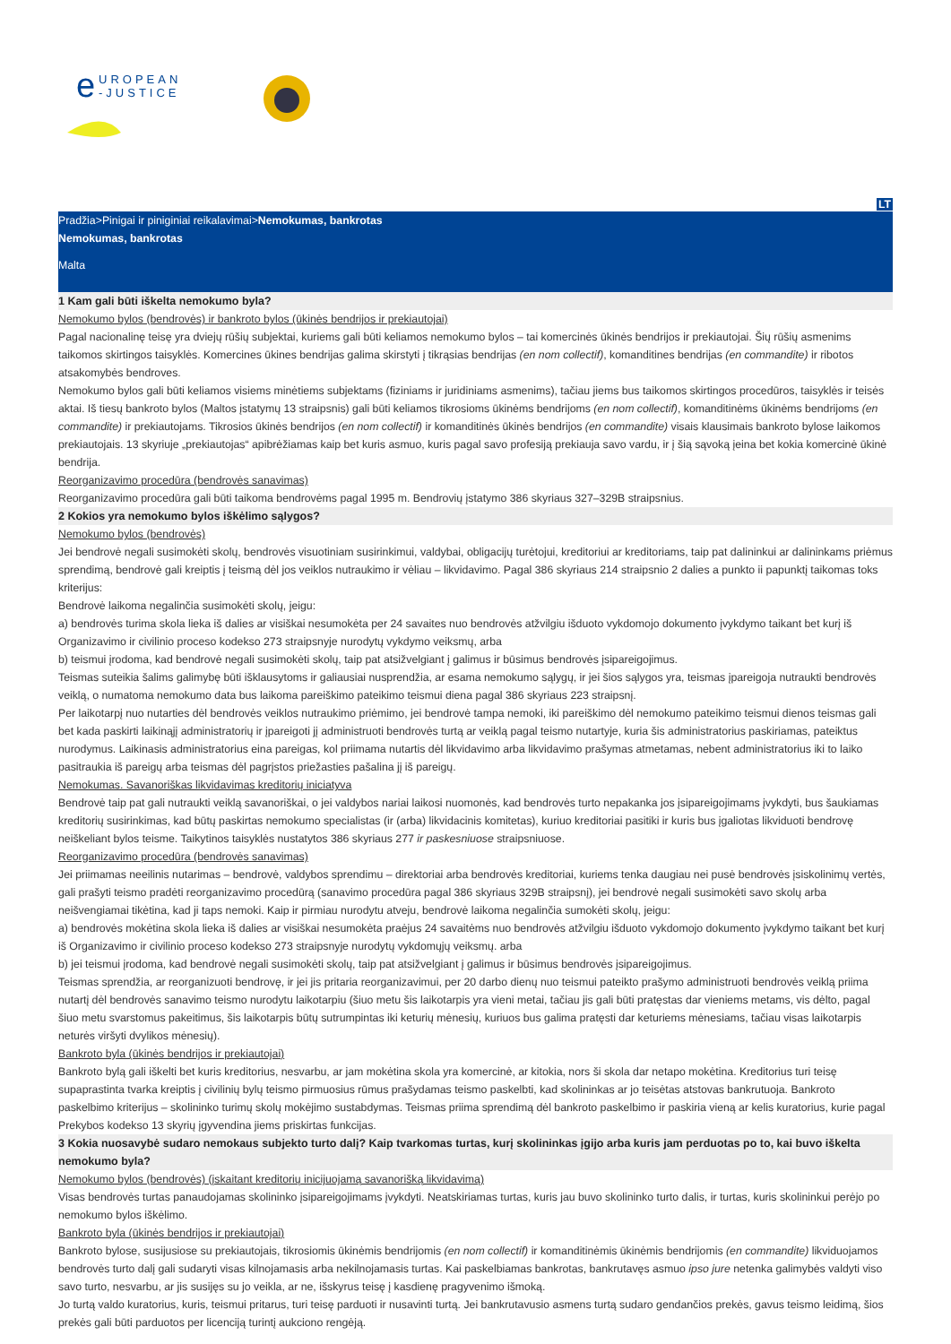e
UROPEAN
-JUSTICE
LT
Pradžia>Pinigai ir piniginiai reikalavimai>Nemokumas, bankrotas
Nemokumas, bankrotas
Malta
1 Kam gali būti iškelta nemokumo byla?
Nemokumo bylos (bendrovės) ir bankroto bylos (ūkinės bendrijos ir prekiautojai)
Pagal nacionalinę teisę yra dviejų rūšių subjektai, kuriems gali būti keliamos nemokumo bylos – tai komercinės ūkinės bendrijos ir prekiautojai. Šių rūšių asmenims taikomos skirtingos taisyklės. Komercines ūkines bendrijas galima skirstyti į tikrąsias bendrijas (en nom collectif), komanditines bendrijas (en commandite) ir ribotos atsakomybės bendroves.
Nemokumo bylos gali būti keliamos visiems minėtiems subjektams (fiziniams ir juridiniams asmenims), tačiau jiems bus taikomos skirtingos procedūros, taisyklės ir teisės aktai. Iš tiesų bankroto bylos (Maltos įstatymų 13 straipsnis) gali būti keliamos tikrosioms ūkinėms bendrijoms (en nom collectif), komanditinėms ūkinėms bendrijoms (en commandite) ir prekiautojams. Tikrosios ūkinės bendrijos (en nom collectif) ir komanditinės ūkinės bendrijos (en commandite) visais klausimais bankroto bylose laikomos prekiautojais. 13 skyriuje „prekiautojas“ apibrėžiamas kaip bet kuris asmuo, kuris pagal savo profesiją prekiauja savo vardu, ir į šią sąvoką įeina bet kokia komercinė ūkinė bendrija.
Reorganizavimo procedūra (bendrovės sanavimas)
Reorganizavimo procedūra gali būti taikoma bendrovėms pagal 1995 m. Bendrovių įstatymo 386 skyriaus 327–329B straipsnius.
2 Kokios yra nemokumo bylos iškėlimo sąlygos?
Nemokumo bylos (bendrovės)
Jei bendrovė negali susimokėti skolų, bendrovės visuotiniam susirinkimui, valdybai, obligacijų turėtojui, kreditoriui ar kreditoriams, taip pat dalininkui ar dalininkams priėmus sprendimą, bendrovė gali kreiptis į teismą dėl jos veiklos nutraukimo ir vėliau – likvidavimo. Pagal 386 skyriaus 214 straipsnio 2 dalies a punkto ii papunktį taikomas toks kriterijus:
Bendrovė laikoma negalinčia susimokėti skolų, jeigu:
a) bendrovės turima skola lieka iš dalies ar visiškai nesumokėta per 24 savaites nuo bendrovės atžvilgiu išduoto vykdomojo dokumento įvykdymo taikant bet kurį iš Organizavimo ir civilinio proceso kodekso 273 straipsnyje nurodytų vykdymo veiksmų, arba
b) teismui įrodoma, kad bendrovė negali susimokėti skolų, taip pat atsižvelgiant į galimus ir būsimus bendrovės įsipareigojimus.
Teismas suteikia šalims galimybę būti išklausytoms ir galiausiai nusprendžia, ar esama nemokumo sąlygų, ir jei šios sąlygos yra, teismas įpareigoja nutraukti bendrovės veiklą, o numatoma nemokumo data bus laikoma pareiškimo pateikimo teismui diena pagal 386 skyriaus 223 straipsnį.
Per laikotarpį nuo nutarties dėl bendrovės veiklos nutraukimo priėmimo, jei bendrovė tampa nemoki, iki pareiškimo dėl nemokumo pateikimo teismui dienos teismas gali bet kada paskirti laikinąjį administratorių ir įpareigoti jį administruoti bendrovės turtą ar veiklą pagal teismo nutartyje, kuria šis administratorius paskiriamas, pateiktus nurodymus. Laikinasis administratorius eina pareigas, kol priimama nutartis dėl likvidavimo arba likvidavimo prašymas atmetamas, nebent administratorius iki to laiko pasitraukia iš pareigų arba teismas dėl pagrįstos priežasties pašalina jį iš pareigų.
Nemokumas. Savanoriškas likvidavimas kreditorių iniciatyva
Bendrovė taip pat gali nutraukti veiklą savanoriškai, o jei valdybos nariai laikosi nuomonės, kad bendrovės turto nepakanka jos įsipareigojimams įvykdyti, bus šaukiamas kreditorių susirinkimas, kad būtų paskirtas nemokumo specialistas (ir (arba) likvidacinis komitetas), kuriuo kreditoriai pasitiki ir kuris bus įgaliotas likviduoti bendrovę neiškeliant bylos teisme. Taikytinos taisyklės nustatytos 386 skyriaus 277 ir paskesniuose straipsniuose.
Reorganizavimo procedūra (bendrovės sanavimas)
Jei priimamas neeilinis nutarimas – bendrovė, valdybos sprendimu – direktoriai arba bendrovės kreditoriai, kuriems tenka daugiau nei pusė bendrovės įsiskolinimų vertės, gali prašyti teismo pradėti reorganizavimo procedūrą (sanavimo procedūra pagal 386 skyriaus 329B straipsnį), jei bendrovė negali susimokėti savo skolų arba neišvengiamai tikėtina, kad ji taps nemoki. Kaip ir pirmiau nurodytu atveju, bendrovė laikoma negalinčia sumokėti skolų, jeigu:
a) bendrovės mokėtina skola lieka iš dalies ar visiškai nesumokėta praėjus 24 savaitėms nuo bendrovės atžvilgiu išduoto vykdomojo dokumento įvykdymo taikant bet kurį iš Organizavimo ir civilinio proceso kodekso 273 straipsnyje nurodytų vykdomųjų veiksmų. arba
b) jei teismui įrodoma, kad bendrovė negali susimokėti skolų, taip pat atsižvelgiant į galimus ir būsimus bendrovės įsipareigojimus.
Teismas sprendžia, ar reorganizuoti bendrovę, ir jei jis pritaria reorganizavimui, per 20 darbo dienų nuo teismui pateikto prašymo administruoti bendrovės veiklą priima nutartį dėl bendrovės sanavimo teismo nurodytu laikotarpiu (šiuo metu šis laikotarpis yra vieni metai, tačiau jis gali būti pratęstas dar vieniems metams, vis dėlto, pagal šiuo metu svarstomus pakeitimus, šis laikotarpis būtų sutrumpintas iki keturių mėnesių, kuriuos bus galima pratęsti dar keturiems mėnesiams, tačiau visas laikotarpis neturės viršyti dvylikos mėnesių).
Bankroto byla (ūkinės bendrijos ir prekiautojai)
Bankroto bylą gali iškelti bet kuris kreditorius, nesvarbu, ar jam mokėtina skola yra komercinė, ar kitokia, nors ši skola dar netapo mokėtina. Kreditorius turi teisę supaprastinta tvarka kreiptis į civilinių bylų teismo pirmuosius rūmus prašydamas teismo paskelbti, kad skolininkas ar jo teisėtas atstovas bankrutuoja. Bankroto paskelbimo kriterijus – skolininko turimų skolų mokėjimo sustabdymas. Teismas priima sprendimą dėl bankroto paskelbimo ir paskiria vieną ar kelis kuratorius, kurie pagal Prekybos kodekso 13 skyrių įgyvendina jiems priskirtas funkcijas.
3 Kokia nuosavybė sudaro nemokaus subjekto turto dalį? Kaip tvarkomas turtas, kurį skolininkas įgijo arba kuris jam perduotas po to, kai buvo iškelta nemokumo byla?
Nemokumo bylos (bendrovės) (įskaitant kreditorių inicijuojamą savanorišką likvidavimą)
Visas bendrovės turtas panaudojamas skolininko įsipareigojimams įvykdyti. Neatskiriamas turtas, kuris jau buvo skolininko turto dalis, ir turtas, kuris skolininkui perėjo po nemokumo bylos iškėlimo.
Bankroto byla (ūkinės bendrijos ir prekiautojai)
Bankroto bylose, susijusiose su prekiautojais, tikrosiomis ūkinėmis bendrijomis (en nom collectif) ir komanditinėmis ūkinėmis bendrijomis (en commandite) likviduojamos bendrovės turto dalį gali sudaryti visas kilnojamasis arba nekilnojamasis turtas. Kai paskelbiamas bankrotas, bankrutavęs asmuo ipso jure netenka galimybės valdyti viso savo turto, nesvarbu, ar jis susijęs su jo veikla, ar ne, išskyrus teisę į kasdienę pragyvenimo išmoką.
Jo turtą valdo kuratorius, kuris, teismui pritarus, turi teisę parduoti ir nusavinti turtą. Jei bankrutavusio asmens turtą sudaro gendančios prekės, gavus teismo leidimą, šios prekės gali būti parduotos per licenciją turintį aukciono rengėją.